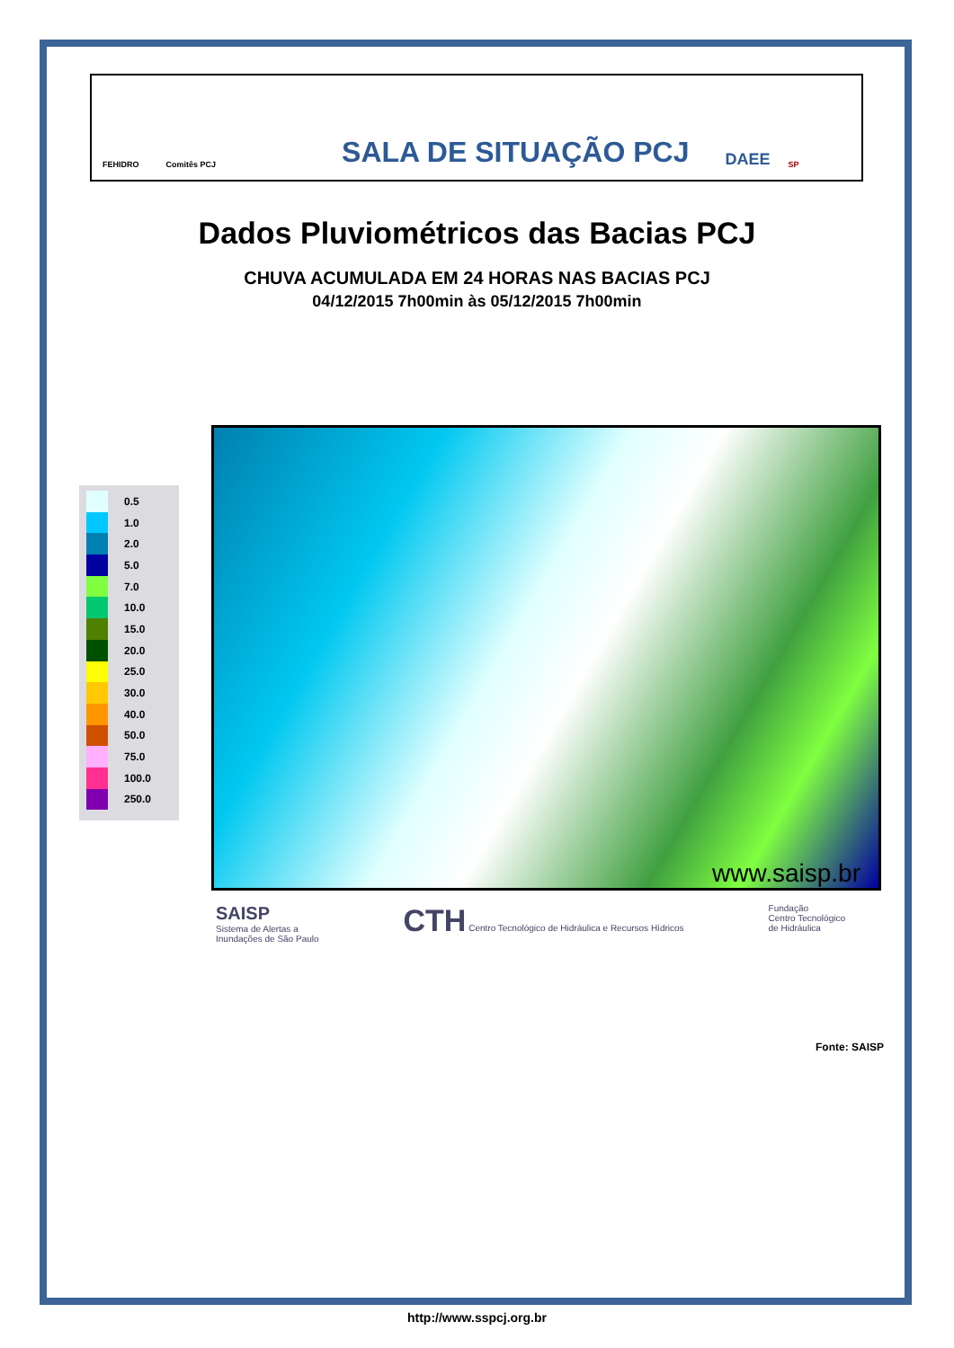FEHIDRO Comitês PCJ SALA DE SITUAÇÃO PCJ DAEE SP
Dados Pluviométricos das Bacias PCJ
CHUVA ACUMULADA EM 24 HORAS NAS BACIAS PCJ
04/12/2015 7h00min às 05/12/2015 7h00min
0.5
1.0
2.0
5.0
7.0
10.0
15.0
20.0
25.0
30.0
40.0
50.0
75.0
100.0
250.0
www.saisp.br
SAISP
Sistema de Alertas a
Inundações de São Paulo
CTH Centro Tecnológico de Hidráulica e Recursos Hídricos
Fundação
Centro Tecnológico
de Hidráulica
Fonte: SAISP
http://www.sspcj.org.br